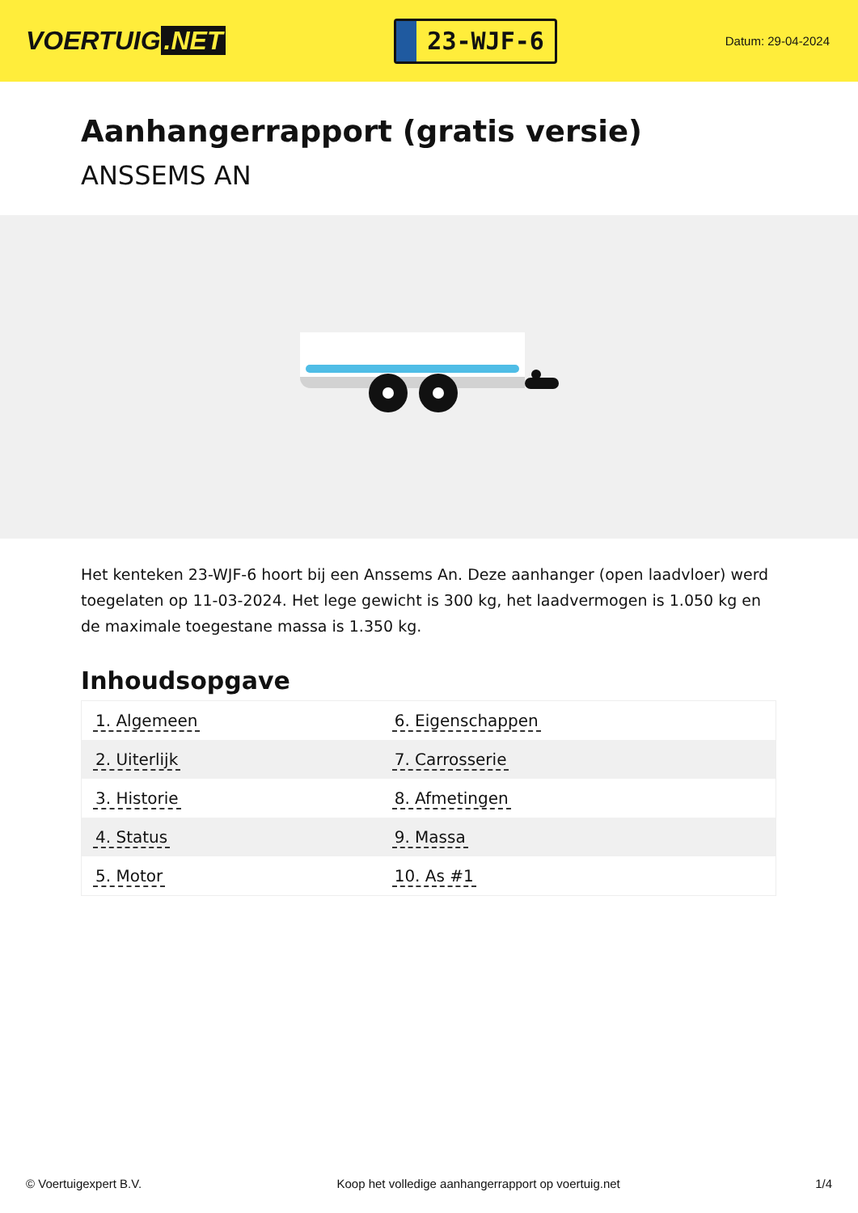VOERTUIG.NET
23-WJF-6
Datum: 29-04-2024
Aanhangerrapport (gratis versie)
ANSSEMS AN
Het kenteken 23-WJF-6 hoort bij een Anssems An. Deze aanhanger (open laadvloer) werd toegelaten op 11-03-2024. Het lege gewicht is 300 kg, het laadvermogen is 1.050 kg en de maximale toegestane massa is 1.350 kg.
Inhoudsopgave
| 1. Algemeen | 6. Eigenschappen |
| 2. Uiterlijk | 7. Carrosserie |
| 3. Historie | 8. Afmetingen |
| 4. Status | 9. Massa |
| 5. Motor | 10. As #1 |
© Voertuigexpert B.V. Koop het volledige aanhangerrapport op voertuig.net 1/4